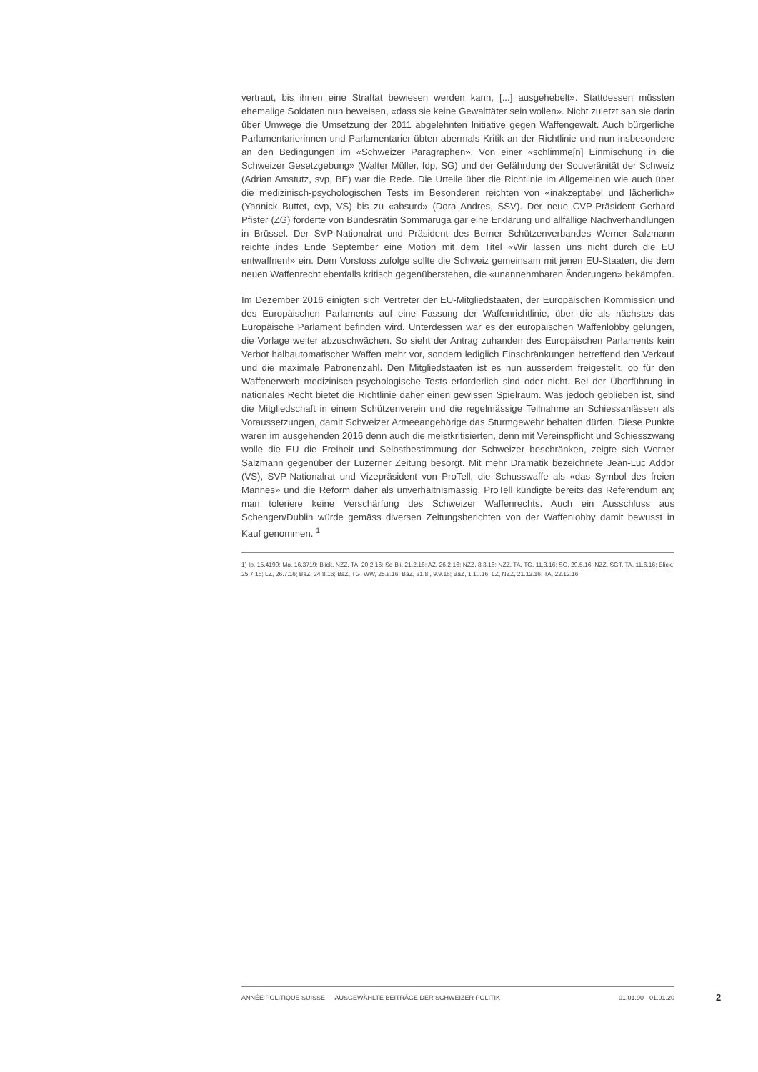vertraut, bis ihnen eine Straftat bewiesen werden kann, [...] ausgehebelt». Stattdessen müssten ehemalige Soldaten nun beweisen, «dass sie keine Gewalttäter sein wollen». Nicht zuletzt sah sie darin über Umwege die Umsetzung der 2011 abgelehnten Initiative gegen Waffengewalt. Auch bürgerliche Parlamentarierinnen und Parlamentarier übten abermals Kritik an der Richtlinie und nun insbesondere an den Bedingungen im «Schweizer Paragraphen». Von einer «schlimme[n] Einmischung in die Schweizer Gesetzgebung» (Walter Müller, fdp, SG) und der Gefährdung der Souveränität der Schweiz (Adrian Amstutz, svp, BE) war die Rede. Die Urteile über die Richtlinie im Allgemeinen wie auch über die medizinisch-psychologischen Tests im Besonderen reichten von «inakzeptabel und lächerlich» (Yannick Buttet, cvp, VS) bis zu «absurd» (Dora Andres, SSV). Der neue CVP-Präsident Gerhard Pfister (ZG) forderte von Bundesrätin Sommaruga gar eine Erklärung und allfällige Nachverhandlungen in Brüssel. Der SVP-Nationalrat und Präsident des Berner Schützenverbandes Werner Salzmann reichte indes Ende September eine Motion mit dem Titel «Wir lassen uns nicht durch die EU entwaffnen!» ein. Dem Vorstoss zufolge sollte die Schweiz gemeinsam mit jenen EU-Staaten, die dem neuen Waffenrecht ebenfalls kritisch gegenüberstehen, die «unannehmbaren Änderungen» bekämpfen.
Im Dezember 2016 einigten sich Vertreter der EU-Mitgliedstaaten, der Europäischen Kommission und des Europäischen Parlaments auf eine Fassung der Waffenrichtlinie, über die als nächstes das Europäische Parlament befinden wird. Unterdessen war es der europäischen Waffenlobby gelungen, die Vorlage weiter abzuschwächen. So sieht der Antrag zuhanden des Europäischen Parlaments kein Verbot halbautomatischer Waffen mehr vor, sondern lediglich Einschränkungen betreffend den Verkauf und die maximale Patronenzahl. Den Mitgliedstaaten ist es nun ausserdem freigestellt, ob für den Waffenerwerb medizinisch-psychologische Tests erforderlich sind oder nicht. Bei der Überführung in nationales Recht bietet die Richtlinie daher einen gewissen Spielraum. Was jedoch geblieben ist, sind die Mitgliedschaft in einem Schützenverein und die regelmässige Teilnahme an Schiessanlässen als Voraussetzungen, damit Schweizer Armeeangehörige das Sturmgewehr behalten dürfen. Diese Punkte waren im ausgehenden 2016 denn auch die meistkritisierten, denn mit Vereinspflicht und Schiesszwang wolle die EU die Freiheit und Selbstbestimmung der Schweizer beschränken, zeigte sich Werner Salzmann gegenüber der Luzerner Zeitung besorgt. Mit mehr Dramatik bezeichnete Jean-Luc Addor (VS), SVP-Nationalrat und Vizepräsident von ProTell, die Schusswaffe als «das Symbol des freien Mannes» und die Reform daher als unverhältnismässig. ProTell kündigte bereits das Referendum an; man toleriere keine Verschärfung des Schweizer Waffenrechts. Auch ein Ausschluss aus Schengen/Dublin würde gemäss diversen Zeitungsberichten von der Waffenlobby damit bewusst in Kauf genommen. <sup>1</sup>
1) Ip. 15.4199; Mo. 16.3719; Blick, NZZ, TA, 20.2.16; So-Bli, 21.2.16; AZ, 26.2.16; NZZ, 8.3.16; NZZ, TA, TG, 11.3.16; SO, 29.5.16; NZZ, SGT, TA, 11.6.16; Blick, 25.7.16; LZ, 26.7.16; BaZ, 24.8.16; BaZ, TG, WW, 25.8.16; BaZ, 31.8., 9.9.16; BaZ, 1.10.16; LZ, NZZ, 21.12.16; TA, 22.12.16
ANNÉE POLITIQUE SUISSE — AUSGEWÄHLTE BEITRÄGE DER SCHWEIZER POLITIK 01.01.90 - 01.01.20
2